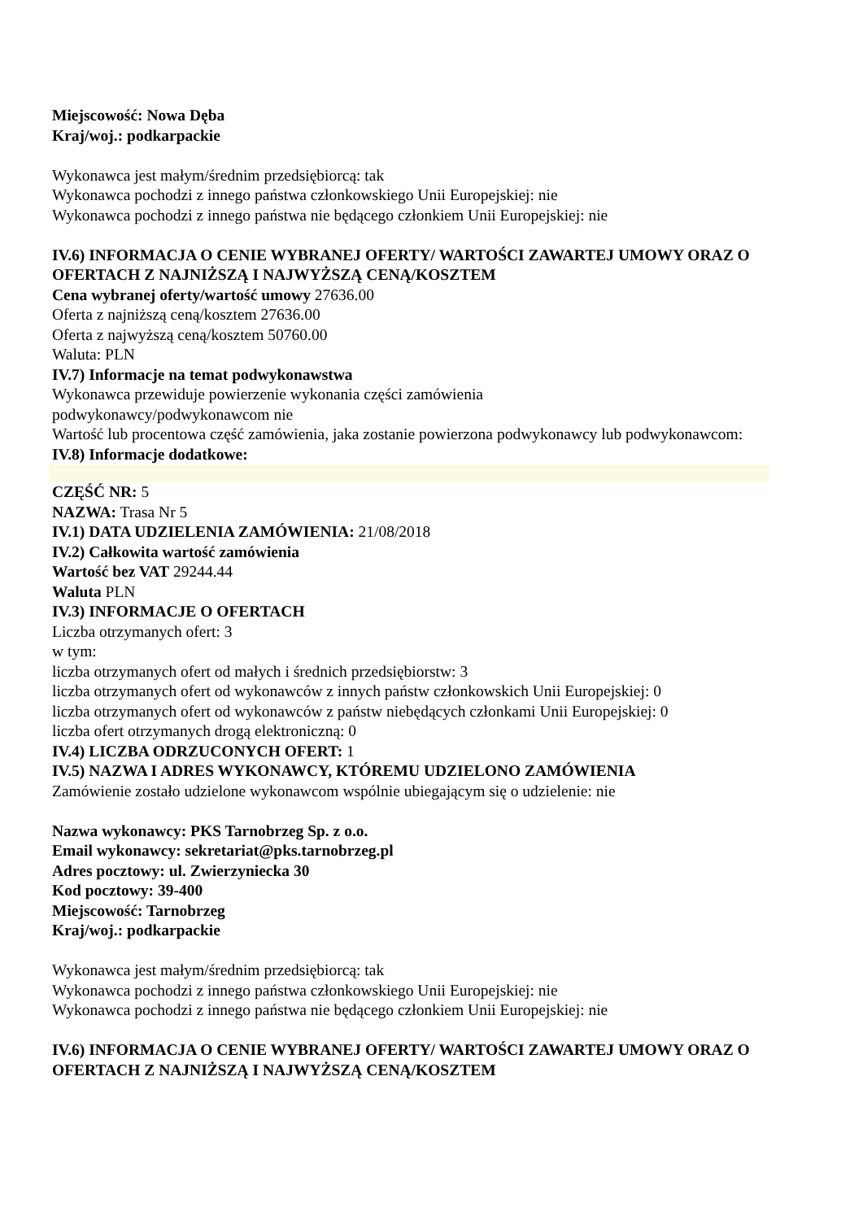Miejscowość: Nowa Dęba
Kraj/woj.: podkarpackie
Wykonawca jest małym/średnim przedsiębiorcą: tak
Wykonawca pochodzi z innego państwa członkowskiego Unii Europejskiej: nie
Wykonawca pochodzi z innego państwa nie będącego członkiem Unii Europejskiej: nie
IV.6) INFORMACJA O CENIE WYBRANEJ OFERTY/ WARTOŚCI ZAWARTEJ UMOWY ORAZ O OFERTACH Z NAJNIŻSZĄ I NAJWYŻSZĄ CENĄ/KOSZTEM
Cena wybranej oferty/wartość umowy 27636.00
Oferta z najniższą ceną/kosztem 27636.00
Oferta z najwyższą ceną/kosztem 50760.00
Waluta: PLN
IV.7) Informacje na temat podwykonawstwa
Wykonawca przewiduje powierzenie wykonania części zamówienia
podwykonawcy/podwykonawcom nie
Wartość lub procentowa część zamówienia, jaka zostanie powierzona podwykonawcy lub podwykonawcom:
IV.8) Informacje dodatkowe:
CZĘŚĆ NR: 5
NAZWA: Trasa Nr 5
IV.1) DATA UDZIELENIA ZAMÓWIENIA: 21/08/2018
IV.2) Całkowita wartość zamówienia
Wartość bez VAT 29244.44
Waluta PLN
IV.3) INFORMACJE O OFERTACH
Liczba otrzymanych ofert: 3
w tym:
liczba otrzymanych ofert od małych i średnich przedsiębiorstw: 3
liczba otrzymanych ofert od wykonawców z innych państw członkowskich Unii Europejskiej: 0
liczba otrzymanych ofert od wykonawców z państw niebędących członkami Unii Europejskiej: 0
liczba ofert otrzymanych drogą elektroniczną: 0
IV.4) LICZBA ODRZUCONYCH OFERT: 1
IV.5) NAZWA I ADRES WYKONAWCY, KTÓREMU UDZIELONO ZAMÓWIENIA
Zamówienie zostało udzielone wykonawcom wspólnie ubiegającym się o udzielenie: nie
Nazwa wykonawcy: PKS Tarnobrzeg Sp. z o.o.
Email wykonawcy: sekretariat@pks.tarnobrzeg.pl
Adres pocztowy: ul. Zwierzyniecka 30
Kod pocztowy: 39-400
Miejscowość: Tarnobrzeg
Kraj/woj.: podkarpackie
Wykonawca jest małym/średnim przedsiębiorcą: tak
Wykonawca pochodzi z innego państwa członkowskiego Unii Europejskiej: nie
Wykonawca pochodzi z innego państwa nie będącego członkiem Unii Europejskiej: nie
IV.6) INFORMACJA O CENIE WYBRANEJ OFERTY/ WARTOŚCI ZAWARTEJ UMOWY ORAZ O OFERTACH Z NAJNIŻSZĄ I NAJWYŻSZĄ CENĄ/KOSZTEM